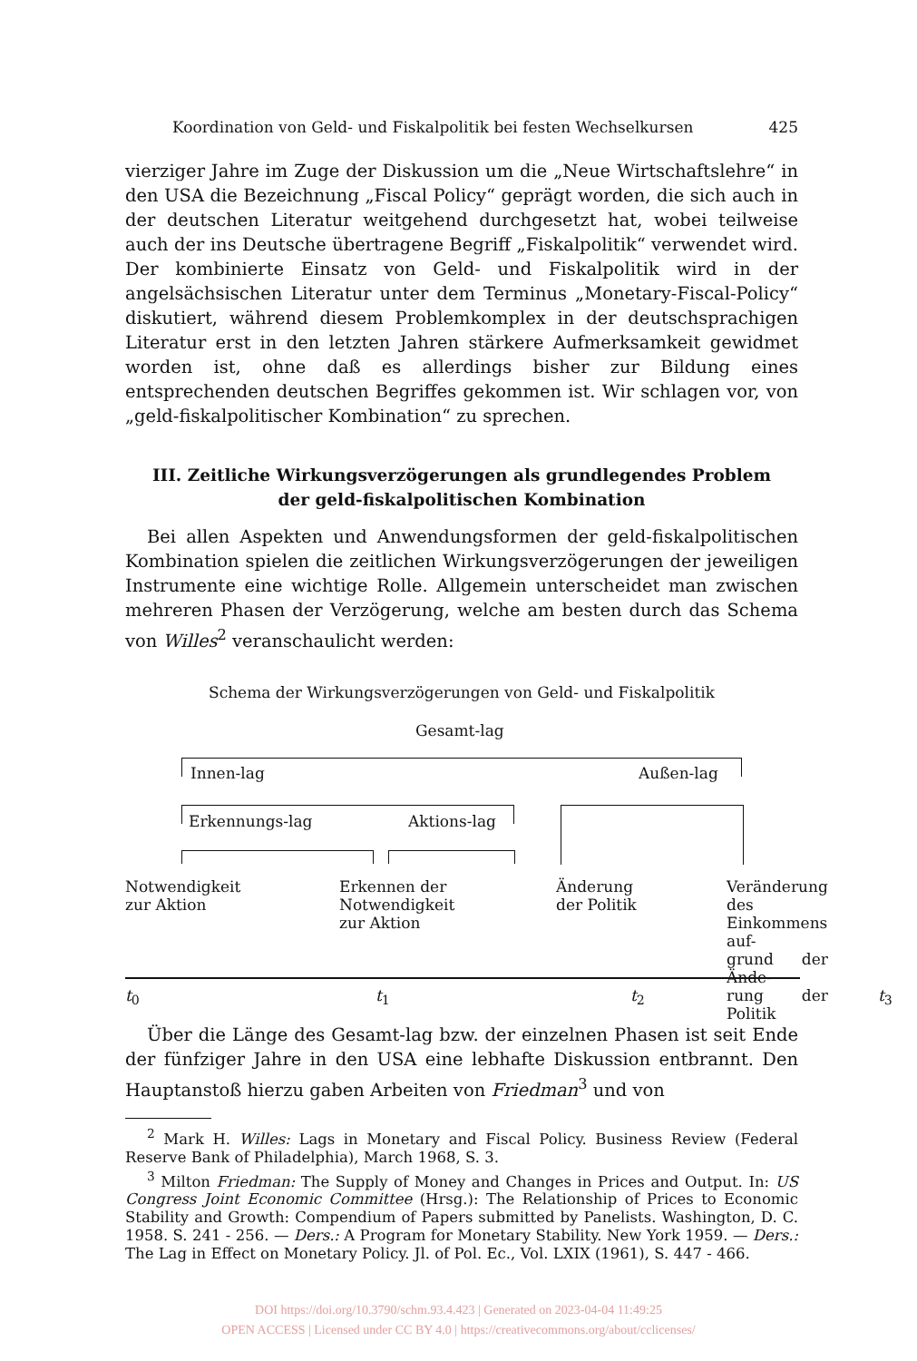Koordination von Geld- und Fiskalpolitik bei festen Wechselkursen 425
vierziger Jahre im Zuge der Diskussion um die „Neue Wirtschaftslehre“ in den USA die Bezeichnung „Fiscal Policy“ geprägt worden, die sich auch in der deutschen Literatur weitgehend durchgesetzt hat, wobei teilweise auch der ins Deutsche übertragene Begriff „Fiskalpolitik“ verwendet wird. Der kombinierte Einsatz von Geld- und Fiskalpolitik wird in der angelsächsischen Literatur unter dem Terminus „Monetary-Fiscal-Policy“ diskutiert, während diesem Problemkomplex in der deutschsprachigen Literatur erst in den letzten Jahren stärkere Aufmerksamkeit gewidmet worden ist, ohne daß es allerdings bisher zur Bildung eines entsprechenden deutschen Begriffes gekommen ist. Wir schlagen vor, von „geld-fiskalpolitischer Kombination“ zu sprechen.
III. Zeitliche Wirkungsverzögerungen als grundlegendes Problem
der geld-fiskalpolitischen Kombination
Bei allen Aspekten und Anwendungsformen der geld-fiskalpolitischen Kombination spielen die zeitlichen Wirkungsverzögerungen der jeweiligen Instrumente eine wichtige Rolle. Allgemein unterscheidet man zwischen mehreren Phasen der Verzögerung, welche am besten durch das Schema von Willes<sup>2</sup> veranschaulicht werden:
Schema der Wirkungsverzögerungen von Geld- und Fiskalpolitik
Gesamt-lag
Innen-lag Außen-lag
Erkennungs-lag Aktions-lag
Notwendigkeit
zur Aktion
Erkennen der
Notwendigkeit
zur Aktion
Änderung
der Politik
Veränderung des
Einkommens auf-
grund der Ände-
rung der Politik
t<sub>0</sub> t<sub>1</sub> t<sub>2</sub> t<sub>3</sub>
Über die Länge des Gesamt-lag bzw. der einzelnen Phasen ist seit Ende der fünfziger Jahre in den USA eine lebhafte Diskussion entbrannt. Den Hauptanstoß hierzu gaben Arbeiten von Friedman<sup>3</sup> und von
<sup>2</sup> Mark H. Willes: Lags in Monetary and Fiscal Policy. Business Review (Federal Reserve Bank of Philadelphia), March 1968, S. 3.
<sup>3</sup> Milton Friedman: The Supply of Money and Changes in Prices and Output. In: US Congress Joint Economic Committee (Hrsg.): The Relationship of Prices to Economic Stability and Growth: Compendium of Papers submitted by Panelists. Washington, D. C. 1958. S. 241 - 256. — Ders.: A Program for Monetary Stability. New York 1959. — Ders.: The Lag in Effect on Monetary Policy. Jl. of Pol. Ec., Vol. LXIX (1961), S. 447 - 466.
DOI https://doi.org/10.3790/schm.93.4.423 | Generated on 2023-04-04 11:49:25
OPEN ACCESS | Licensed under CC BY 4.0 | https://creativecommons.org/about/cclicenses/